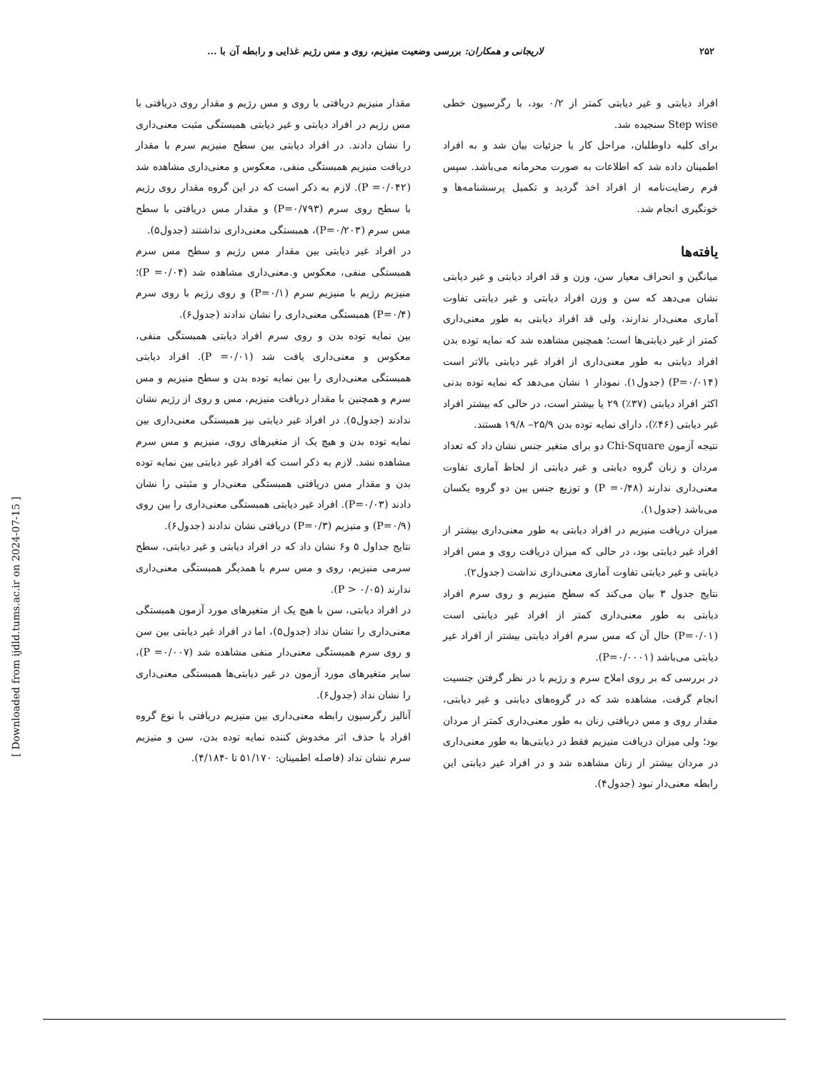۲۵۲ لاریجانی و همکاران: بررسی وضعیت منیزیم، روی و مس رژیم غذایی و رابطه آن با ...
افراد دیابتی و غیر دیابتی کمتر از ۰/۲ بود، با رگرسیون خطی Step wise سنجیده شد.
برای کلیه داوطلبان، مراحل کار با جزئیات بیان شد و به افراد اطمینان داده شد که اطلاعات به صورت محرمانه می‌باشد. سپس فرم رضایت‌نامه از افراد اخذ گردید و تکمیل پرسشنامه‌ها و خونگیری انجام شد.
یافته‌ها
میانگین و انحراف معیار سن، وزن و قد افراد دیابتی و غیر دیابتی نشان می‌دهد که سن و وزن افراد دیابتی و غیر دیابتی تفاوت آماری معنی‌دار ندارند، ولی قد افراد دیابتی به طور معنی‌داری کمتر از غیر دیابتی‌ها است؛ همچنین مشاهده شد که نمایه توده بدن افراد دیابتی به طور معنی‌داری از افراد غیر دیابتی بالاتر است (P=۰/۰۱۴) (جدول۱). نمودار ۱ نشان می‌دهد که نمایه توده بدنی اکثر افراد دیابتی (۳۷٪) ۲۹ یا بیشتر است، در حالی که بیشتر افراد غیر دیابتی (۴۶٪)، دارای نمایه توده بدن ۲۵/۹– ۱۹/۸ هستند.
نتیجه آزمون Chi-Square دو برای متغیر جنس نشان داد که تعداد مردان و زنان گروه دیابتی و غیر دیابتی از لحاظ آماری تفاوت معنی‌داری ندارند (P =۰/۴۸) و توزیع جنس بین دو گروه یکسان می‌باشد (جدول۱).
میزان دریافت منیزیم در افراد دیابتی به طور معنی‌داری بیشتر از افراد غیر دیابتی بود، در حالی که میزان دریافت روی و مس افراد دیابتی و غیر دیابتی تفاوت آماری معنی‌داری نداشت (جدول۲).
نتایج جدول ۳ بیان می‌کند که سطح منیزیم و روی سرم افراد دیابتی به طور معنی‌داری کمتر از افراد غیر دیابتی است (P=۰/۰۱) حال آن که مس سرم افراد دیابتی بیشتر از افراد غیر دیابتی می‌باشد (P=۰/۰۰۰۱).
در بررسی که بر روی املاح سرم و رژیم با در نظر گرفتن جنسیت انجام گرفت، مشاهده شد که در گروه‌های دیابتی و غیر دیابتی، مقدار روی و مس دریافتی زنان به طور معنی‌داری کمتر از مردان بود؛ ولی میزان دریافت منیزیم فقط در دیابتی‌ها به طور معنی‌داری در مردان بیشتر از زنان مشاهده شد و در افراد غیر دیابتی این رابطه معنی‌دار نبود (جدول۴).
مقدار منیزیم دریافتی با روی و مس رژیم و مقدار روی دریافتی با مس رژیم در افراد دیابتی و غیر دیابتی همبستگی مثبت معنی‌داری را نشان دادند. در افراد دیابتی بین سطح منیزیم سرم با مقدار دریافت منیزیم همبستگی منفی، معکوس و معنی‌داری مشاهده شد (P =۰/۰۴۲). لازم به ذکر است که در این گروه مقدار روی رژیم با سطح روی سرم (P=۰/۷۹۳) و مقدار مس دریافتی با سطح مس سرم (P=۰/۲۰۳)، همبستگی معنی‌داری نداشتند (جدول۵).
در افراد غیر دیابتی بین مقدار مس رژیم و سطح مس سرم همبستگی منفی، معکوس و.معنی‌داری مشاهده شد (P =۰/۰۴)؛ منیزیم رژیم با منیزیم سرم (P=۰/۱) و روی رژیم با روی سرم (P=۰/۴) همبستگی معنی‌داری را نشان ندادند (جدول۶).
بین نمایه توده بدن و روی سرم افراد دیابتی همبستگی منفی، معکوس و معنی‌داری یافت شد (P =۰/۰۱). افراد دیابتی همبستگی معنی‌داری را بین نمایه توده بدن و سطح منیزیم و مس سرم و همچنین با مقدار دریافت منیزیم، مس و روی از رژیم نشان ندادند (جدول۵). در افراد غیر دیابتی نیز همبستگی معنی‌داری بین نمایه توده بدن و هیچ یک از متغیرهای روی، منیزیم و مس سرم مشاهده نشد. لازم به ذکر است که افراد غیر دیابتی بین نمایه توده بدن و مقدار مس دریافتی همبستگی معنی‌دار و مثبتی را نشان دادند (P=۰/۰۳). افراد غیر دیابتی همبستگی معنی‌داری را بین روی (P=۰/۹) و منیزیم (P=۰/۳) دریافتی نشان ندادند (جدول۶).
نتایج جداول ۵ و۶ نشان داد که در افراد دیابتی و غیر دیابتی، سطح سرمی منیزیم، روی و مس سرم با همدیگر همبستگی معنی‌داری ندارند (P > ۰/۰۵).
در افراد دیابتی، سن با هیچ یک از متغیرهای مورد آزمون همبستگی معنی‌داری را نشان نداد (جدول۵)، اما در افراد غیر دیابتی بین سن و روی سرم همبستگی معنی‌دار منفی مشاهده شد (P =۰/۰۰۷)، سایر متغیرهای مورد آزمون در غیر دیابتی‌ها همبستگی معنی‌داری را نشان نداد (جدول۶).
آنالیز رگرسیون رابطه معنی‌داری بین منیزیم دریافتی با نوع گروه افراد با حذف اثر مخدوش کننده نمایه توده بدن، سن و منیزیم سرم نشان نداد (فاصله اطمینان: ۵۱/۱۷۰ تا -۴/۱۸۴).
[ Downloaded from ijdld.tums.ac.ir on 2024-07-15 ]